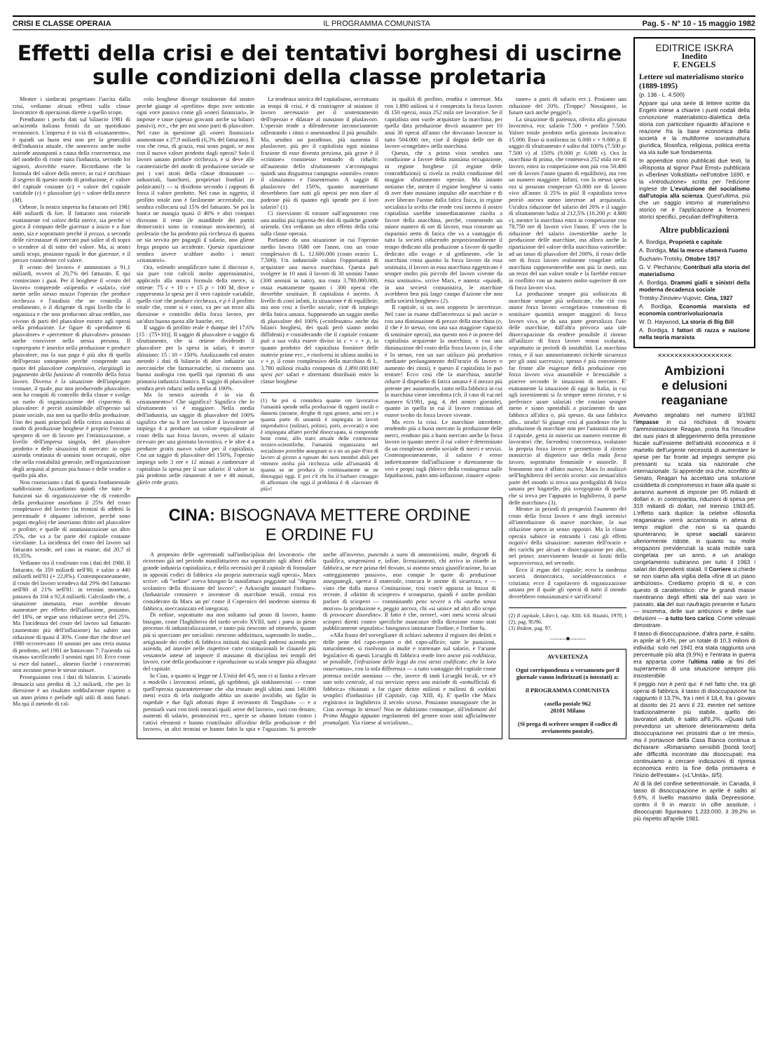CRISI E CLASSE OPERAIA IL PROGRAMMA COMUNISTA Pag. 5 - N° 10 - 15 maggio 1982
Effetti della crisi e dei tentativi borghesi di uscirne
sulle condizioni della classe proletaria
Mentre i sindacati progettano l'uscita dalla crisi, vediamo alcuni effetti sulla classe lavoratrice di operazioni dirette a quello scopo.
Prendiamo i pochi dati sul bilancio 1981 di un'azienda italiana forniti da un quotidiano economico. L'impresa è in via di «risanamento», è quindi un buon test non per la generalità dell'industria attuale, che annovera anche molte aziende annaspanti a causa della concorrenza, ma del modello di come tutta l'industria, secondo lor signori, dovrebbe essere. Ricordiamo che la formula del valore della merce, in cui è racchiuso il segreto di questo modo di produzione, è: valore del capitale costante (c) + valore del capitale variabile (v) + plusvalore (p) = valore della merce (M).
Orbene, la nostra impresa ha fatturato nel 1981 440 miliardi di lire. Il fatturato non coincide esattamente col valore della merce, sia perché vi gioca il computo delle giacenze a inizio e a fine anno, sia e soprattutto perché il prezzo, a seconda delle circostanze di mercato può salire al di sopra o scendere al di sotto del valore. Ma, ai nostri umili scopi, poniamo eguali le due giacenze, e il prezzo coincidente col valore.
Il «costo del lavoro» è ammontato a 91,1 miliardi, ovvero al 20,7% del fatturato. E qui cominciano i guai. Per il borghese il «costo del lavoro» comprende «stipendi» e «salari», cioè mette nello stesso mazzo l'operaio che produce ricchezza e l'analista che ne controlla il rendimento, o il dirigente di ogni livello che lo organizza e che non producono alcun reddito, ma vivono di parti del plusvalore estorto agli operai nella produzione. Le figure di «produttore di plusvalore» e «percettore di plusvalore» possono anche convivere nella stessa persona. Il caporeparto è inserito nella produzione e produce plusvalore, ma la sua paga è più alta di quella dell'operaio sottoposto perché comprende una quota del plusvalore complessivo, elargitagli in pagamento della funzione di controllo della forza lavoro. Diversa è la situazione dell'impiegato comune, il quale, pur non producendo plusvalore, non ha compiti di controllo della classe e svolge un ruolo di organizzazione del risparmio di plusvalore: è perciò assimilabile all'operaio sul piano sociale, ma non su quello della produzione. Uno dei punti principali della critica marxista al modo di produzione borghese è proprio l'enorme sperpero di ore di lavoro per l'ottimizzazione, a livello dell'impresa singola, del plusvalore prodotto e delle situazioni di mercato: in ogni azienda centinaia di uomini sono occupati, oltre che nella contabilità generale, nell'organizzazione degli acquisti al prezzo più basso e delle vendite a quello più alto.
Non conosciamo i dati di questa fondamentale suddivisione. Azzardiamo quindi che tutte le funzioni sia di organizzazione che di controllo della produzione assorbano il 25% del costo complessivo del lavoro (in termini di addetti la percentuale è alquanto inferiore, perché sono pagati meglio) che inseriamo dritto nel plusvalore o profitto; e quelle di amministrazione un altro 25%, che va a far parte del capitale costante circolante. La incidenza del costo del lavoro sul fatturato scende, nel caso in esame, dal 20,7 al 10,35%.
Vediamo ora il confronto con i dati del 1980. Il fatturato, da 359 miliardi nell'80, è salito a 440 miliardi nell'81 (+ 22,8%). Contemporaneamente, il costo del lavoro scendeva dal 29% del fatturato nell'80 al 21% nell'81: in termini monetari, passava da 104 a 92,4 miliardi. Calcolando che, a situazione immutata, esso avrebbe dovuto aumentare per effetto dell'inflazione, poniamo, del 18%, ne segue una riduzione secca del 25%. Ma l'incidenza del costo del lavoro sul fatturato (aumentato più dell'inflazione) ha subito una riduzione di quasi il 30%. Come dire che dove nel 1980 occorrevano 10 uomini per una certa massa di prodotto, nel 1981 ne bastavano 7: l'azienda «si risana» sacrificando 3 uomini ogni 10. Ecco come si esce dal tunnel... almeno finché i concorrenti non avranno preso le stesse misure.
Proseguiamo con i dati di bilancio. L'azienda denuncia una perdita di 3,2 miliardi, che per la direzione è un risultato soddisfacente rispetto a un anno prima e prelude agli utili di anni futuri. Ma qui il metodo di cal-
colo borghese diverge totalmente dal nostro perché giunge al «profitto» dopo aver sottratto ogni voce passiva come gli «oneri finanziari», le imposte e tasse (spesso gravanti anche su bilanci passivi), ecc., che per noi sono parti di plusvalore. Nel caso in questione gli «oneri finanziari» ammontano a 27,9 miliardi (6,3% del fatturato). E con che cosa, di grazia, essi sono pagati, se non con il nuovo valore prodotto dagli operai? Solo il lavoro umano produce ricchezza, e si deve alle caratteristiche del modo di produzione sociale se poi i vari strati della classe dominante — industriali, banchieri, proprietari fondiari (e politicanti!) — si dividono secondo i rapporti di forza il valore prodotto. Nel caso in oggetto, il profitto totale non è facilmente accertabile, ma sembra collocarsi sul 15% del fatturato. Se poi la banca ne mangia quasi il 40% e altri compari divorano il resto (le mandibole dei partiti democratici sono in continuo movimento), al proletario che ha prodotto più ricchezza di quanta ne sia servita per pagargli il salario, non gliene frega proprio un accidente. Questa ripartizione sembra invece scaldare molto i nostri «risanatori».
Ora, volendo semplificare tutto il discorso e, sia pure con calcoli molto approssimativi, applicarlo alla nostra formula della merce, si ottiene: 75 c + 10 v + 15 p = 100 M, dove v rappresenta la spesa per il vero capitale variabile, quello cioè che produce ricchezza, e p è il profitto totale che, come si è visto, va per un terzo alla direzione e controllo della forza lavoro, per un'altra buona quota alle banche, ecc.
Il saggio di profitto reale è dunque del 17,6% [15 : (75+10)]. Il saggio di plusvalore o saggio di sfruttamento, che si ottiene dividendo il plusvalore per la spesa in salari, è invece altissimo: 15 : 10 = 150%. Analizzando col nostro metodo i dati di bilancio di altre industrie sia meccaniche che farmaceutiche, si riscontra una buona analogia con quelli qui riportati di una primaria industria chimica. Il saggio di plusvalore sembra però ridursi nella media al 100%.
Ma la nostra azienda è in via di «risanamento»! Che significa? Significa che lo sfruttamento vi è maggiore. Nella media dell'industria, un saggio di plusvalore del 100% significa che su 8 ore lavorative il lavoratore ne impiega 4 a produrre un valore equivalente al costo della sua forza lavoro, ovvero al salario ricevuto per una giornata lavorativa, e le altre 4 a produrre gratis nuovo valore per il capitalista. Con un saggio di plusvalore del 150%, l'operaio impiega solo 3 ore e 12 minuti a rimborsare al capitalista la spesa per il suo salario: il valore in più prodotto nelle rimanenti 4 ore e 48 minuti, glielo cede gratis.
La tendenza storica del capitalismo, accentuata in tempi di crisi, è di costringere al minimo il lavoro necessario per il sostentamento dell'operaio e dilatare al massimo il pluslavoro. L'operaio tende a difendersene inconsciamente rallentando i ritmi o assentandosi il più possibile. Ma, sembra un paradosso, più aumenta il pluslavoro, più per il capitalista ogni minima frazione di esso diventa preziosa, più grave è il «crimine» commesso tentando di ridurlo: all'aumento dello sfruttamento s'accompagna quindi una disgustosa campagna «morale» contro il «lassismo» e l'assenteismo. A saggio di pluslavoro del 150%, quanto assenteismo dovrebbero fare tutti gli operai per non dare al padrone più di quanto egli spende per il loro salario? (1)
Ci riserviamo di tornare sull'argomento con una analisi più rigorosa dei dati di qualche grande azienda. Ora vediamo un altro effetto della crisi sulla classe operaia.
Partiamo da una situazione in cui l'operaio medio lavora 1680 ore l'anno, con un costo complessivo di L. 12.600.000 (costo orario: L. 7.500). Un industriale valuta l'opportunità di acquistare una nuova macchina. Questa può svolgere in 10 anni il lavoro di 30 uomini l'anno (300 uomini in tutto), ma costa 3.780.000.000, ossia esattamente quanto i 300 operai che dovrebbe sostituire. Il capitalista è incerto. A livello di costi infatti, la situazione è di equilibrio; ma non così a livello sociale, cioè di impiego della fatica umana. Supponendo un saggio medio di plusvalore del 100% («confessato» anche dai bilanci borghesi, dei quali però siamo molto diffidenti) e considerando che il capitale costante può a sua volta essere diviso in c + v + p, in quanto prodotto del capitalista fornitore delle materie prime ecc., e risolversi in ultima analisi in v + p, il costo complessivo della macchina di L. 3.780 milioni risulta composto di 1.890.000.000 spesi per salari e altrettanti distribuiti entro la classe borghese
(1) Se poi si considera quante ore lavorative l'umanità spende nella produzione di oggetti inutili o dannosi (monete, droghe di ogni genere, armi ecc.) e quanta parte di umanità è impiegata in lavori improduttivi (militari, politici, preti, avvocati) o non è impiegata affatto perché disoccupata, si comprende bene come, allo stato attuale delle conoscenze tecnico-scientifiche, l'umanità organizzata nel socialismo potrebbe assegnare si e no un paio d'ore di lavoro al giorno a ognuno dei suoi membri abili per ottenere molta più ricchezza utile all'umanità di quanta se ne produca (e continuamente se ne distrugga) oggi. E poi c'è chi ha il barbaro coraggio di affermare che oggi il problema è di «lavorare di più»!
in qualità di profitto, rendita e interesse. Ma con 1.890 milioni si è comperata la forza lavoro di 150 operai, ossia 252 mila ore lavorative. Se il capitalista non vuole acquistare la macchina, per quella data produzione dovrà assumere per 10 anni 30 operai all'anno che dovranno lavorare in tutto 504.000 ore, cioè il doppio delle ore di lavoro «congelate» nella macchina.
Questa, che a prima vista sembra una condizione a favore della massima occupazione, in regime borghese (il regime delle contraddizioni) si rivela in realtà condizione del maggior sfruttamento operaio. Ma intanto notiamo che, mentre il regime borghese si vanta di aver dato massimo impulso alle macchine e di aver liberato l'uomo dalla fatica fisica, in regime socialista la scelta che rende così incerto il nostro capitalista sarebbe immediatamente risolta a favore della macchina, perché, contenendo un minor numero di ore di lavoro, essa consente un risparmio netto di fatica che va a vantaggio di tutta la società riducendo proporzionalmente il tempo dedicato alla produzione a favore di quello dedicato allo svago e al godimento. «Se la macchina costa quanto la forza lavoro da essa sostituita, il lavoro in essa macchina oggettivato è sempre molto più piccolo del lavoro vivente da essa sostituito», scrive Marx, e annota: «quindi, in una società comunistica, le macchine avrebbero ben più largo campo d'azione che non nella società borghese» (2).
Il capitale, si sa, non sopporta le incertezze. Nel caso in esame dall'incertezza si può uscire o con una diminuzione di prezzo della macchina (o, il che è lo stesso, con una sua maggiore capacità di sostituire operai), ma questo non è in potere del capitalista acquirente la macchina; o con una diminuzione del costo della forza lavoro (o, il che è lo stesso, con un suo utilizzo più produttivo mediante prolungamento dell'orario di lavoro o aumento dei ritmi), e questo il capitalista lo può tentare! Ecco così che la macchina, anziché ridurre il dispendio di fatica umana è il mezzo più potente per aumentarlo, tanto nella fabbrica in cui la macchina viene introdotta (cfr. il caso di cui nel numero 6/1981, pag. 4, del nostro giornale), quanto in quella in cui il lavoro continua ad essere svolto da forza lavoro vivente.
Ma ecco la crisi. Le macchine introdotte, rendendo più a buon mercato la produzione delle merci, rendono più a buon mercato anche la forza lavoro in quanto merce il cui valore è determinato da un complesso medio sociale di merci e servizi. Contemporaneamente, il salario è eroso indirettamente dall'inflazione e direttamente da veri e propri tagli (blocco della contingenza sulle liquidazioni, patto anti-inflazione, rinunce «spon-
tanee» a parti di salario ecc.). Poniamo una riduzione del 20%. (Troppo? Nossignori, in futuro sarà anche peggio!).
La situazione di partenza, riferita alla giornata lavorativa, era: salario 7.500 + profitto 7.500. Valore totale prodotto nella giornata lavorativa: 15.000. Esso si trasforma in: 6.000 v + 9.000 p. Il saggio di sfruttamento è salito dal 100% (7.500 p: 7.500 v) al 150% (9.000 p: 6.000 v). Ora la macchina di prima, che conteneva 252 mila ore di lavoro, entra in competizione non più con 50.400 ore di lavoro l'anno (punto di equilibrio), ma con un numero maggiore. Infatti, con la stessa spesa ora si possono comperare 63.000 ore di lavoro vivo all'anno: il 25% in più! Il capitalista trova perciò ancora meno interesse ad acquistarla. Un'altra riduzione del salario del 20% e il saggio di sfruttamento balza al 212,5% (10.200 p: 4.800 v), mentre la macchina entra in competizione con 78.750 ore di lavoro vivo l'anno. E' vero che la riduzione del salario investirebbe anche la produzione delle macchine, ma allora anche la ripartizione del valore della macchina varierebbe: ad un tasso di plusvalore del 200%, il costo delle ore di forza lavoro realmente congelate nella macchina rappresenterebbe non più la metà, ma un terzo del suo valore totale e la farebbe entrare in conflitto con un numero molto superiore di ore di forza lavoro viva.
La produzione sempre più sofisticata di macchine sempre più sofisticate, che ciò con minor forza lavoro «congelata» consentono di sostituire quantità sempre maggiori di forza lavoro viva, se da una parte generalizza l'uso delle macchine, dall'altra provoca una tale disoccupazione da rendere possibile il ritorno all'utilizzo di forza lavoro ormai svalutata, soprattutto in periodi di instabilità. La macchina costa, e il suo ammortamento richiede sicurezza per gli anni successivi; spesso è più conveniente far fronte alle esigenze della produzione con forza lavoro viva assumibile e licenziabile a piacere secondo le situazioni di mercato. E' esattamente la situazione di oggi in Italia, in cui agli investimenti si fa sempre meno ricorso, e si preferisce usare salariati che costino sempre meno e siano spostabili a piacimento da una fabbrica all'altra o, più spesso, da una fabbrica alla... strada! Si giunge così al paradosso che la produzione di macchine non per l'umanità ma per il capitale, getta in miseria un numero enorme di lavoratori che, facendosi concorrenza, svalutano la propria forza lavoro e permettono il ritorno massiccio al dispotico uso della nuda forza lavoro, soprattutto femminile e minorile. Il fenomeno non è affatto nuovo; Marx lo analizzò nell'Inghilterra del secolo scorso: «in nessun'altra parte del mondo si trova una prodigalità di forza umana per bagatelle, più svergognata di quella che si trova per l'appunto in Inghilterra, il paese delle macchine» (3).
Mentre in periodi di prosperità l'aumento del costo della forza lavoro è uno degli incentivi all'introduzione di nuove macchine, la sua riduzione opera in senso opposto. Ma la classe operaia subisce in entrambi i casi gli effetti negativi della situazione: aumento dell'orario e dei carichi per alcuni e disoccupazione per altri, nel primo; asservimento brutale ai limiti della sopravvivenza, nel secondo.
Ecco il regno del capitale; ecco la moderna società democratica, socialdemocratica e cristiana; ecco il capolavoro di organizzazione umana per il quale gli operai di tutto il mondo dovrebbero entusiasmarsi e sacrificarsi!
(2) Il capitale, Libro I, cap. XIII. Ed. Riuniti, 1970, I (2), pag. 95/96.
(3) Ibidem, pag. 97.
——— ■ ———
AVVERTENZA
Ogni corrispondenza o versamento per il giornale vanno indirizzati (o intestati) a:
il PROGRAMMA COMUNISTA
casella postale 962
20101 Milano
(Si prega di scrivere sempre il codice di avviamento postale).
CINA: BISOGNAVA METTERE ORDINE
E ORDINE FU
A proposito delle «geremiadi sull'indisciplina dei lavoratori» che ricorrono già nel periodo manifatturiero ma soprattutto agli albori della grande industria capitalistica, e della necessità per il capitale di formulare in appositi codici di fabbrica «la propria autocrazia sugli operai», Marx scrive: «di "ordine" aveva bisogno la manifattura poggiante sul "dogma scolastico della divisione del lavoro"; e Arkwright instaurò l'ordine». (Industriale cotoniero e inventore di macchine tessili, costui era considerato da Marx un po' come il Copernico del moderno sistema di fabbrica, meccanizzata ed integrata).
Di ordine, soprattutto ma non soltanto sul posto di lavoro, hanno bisogno, come l'Inghilterra del tardo secolo XVIII, tutti i paesi in pieno processo di industrializzazione, e tanto più riescono ad ottenerlo, quanto più si spacciano per socialisti: riescono addirittura, superando lo stadio... artigianale dei codici di fabbrica istituiti dai singoli padroni azienda per azienda, ad inserire nelle rispettive carte costituzionali le clausole più vessatorie intese ad imporre il massimo di disciplina nei templi del lavoro, cioè della produzione e riproduzione su scala sempre più allargata del capitale.
In Cina, a quanto si legge ne L'Unità del 4/5, non ci si limita a elevare a modello i lavoratori zelanti, gli sgobboni, gli stakhanovisti — come quell'operaia quarantetreenne che «ha tessuto negli ultimi anni 140.000 metri extra di tela malgrado abbia un marito invalido, un figlio in ospedale e due figli adottati dopo il terremoto di Tangshan» — e a premiarli vuoi con titoli onorari quali «eroe del lavoro», vuoi con denaro, aumenti di salario, promozioni ecc., specie se «hanno lottato contro i cattivi elementi e hanno contribuito all'ordine della produzione e del lavoro», in altri termini se hanno fatto la spia e l'aguzzino. Si procede anche all'inverso, punendo a suon di ammonizioni, multe, degradi di qualifica, sospensioni e, infine, licenziamenti, chi arriva in ritardo in fabbrica, ne esce prima del dovuto, si assenta senza giustificazione, ha un «atteggiamento passivo», non compie le quote di produzione assegnategli, spreca il materiale, trascura le norme di sicurezza, e — visto che dalla nuova Costituzione, così com'è apparsa in bozza di recente, il «diritto di sciopero» è scomparso, quindi è anche proibito parlare di sciopero — comminando pene severe a chi «turba senza motivo» la produzione e, peggio ancora, chi «si unisce ad altri allo scopo di provocare disordine». Il fatto è che, orrore!, «nei mesi scorsi alcuni scioperi diretti contro specifiche mancanze della direzione erano stati pubblicamente segnalati»: bisognava instaurare l'ordine, e l'ordine fu.
«Alla frusta del sorvegliante di schiavi subentra il registro dei delitti e delle pene del capo-reparto o del capo-ufficio; tutte le punizioni, naturalmente, si risolvono in multe e trattenute sul salario, e l'acume legislativo di questi Licurghi di fabbrica rende loro ancor più redditizia, se possibile, l'infrazione delle leggi da essi stessi codificate, che la loro osservanza», con la sola differenza — a tutto vantaggio del capitale come potenza sociale anonima — che, invece di tanti Licurghi locali, ve n'è uno solo centrale, al cui servizio opera una miriade di «sottufficiali di fabbrica» chiamati a far rigare diritto milioni e milioni di «soldati semplici d'industria» (Il Capitale, cap. XIII, 4). E' quello che Marx registrava in Inghilterra il secolo scorso. Possiamo immaginare che in Cina avvenga lo stesso? Non ne dubitiamo comunque, all'indomani del Primo Maggio appunto regolamenti del genere sono stati ufficialmente promulgati. Via cinese al socialismo...
EDITRICE ISKRA
Inedito
F. ENGELS
Lettere sul materialismo storico (1889-1895)
(p. 136 - L. 4.500)
Appare qui una serie di lettere scritte da Engels intese a chiarire i punti nodali della concezione materialistico-dialettica della storia con particolare riguardo all'azione e reazione fra la base economica della società e la multiforme sovrastruttura giuridica, filosofica, religiosa, politica eretta via via sulle sue fondamenta.
In appendice sono pubblicati due testi, la «Risposta al signor Paul Ernst» pubblicata in «Berliner Volksblatt» nell'ottobre 1890, e la «Introduzione» scritta per l'edizione inglese de L'evoluzione del socialismo dall'utopia alla scienza. Quest'ultima, più che un saggio intorno al materialismo storico ne è l'applicazione a fenomeni storici specifici, peculiari dell'Inghilterra.
Altre pubblicazioni
A. Bordiga, Proprietà e capitale
A. Bordiga, Mai la merce sfamerà l'uomo
Bucharin-Trotsky, Ottobre 1917
G. V. Plechanov, Contributi alla storia del materialismo
A. Bordiga, Drammi gialli e sinistri della moderna decadenza sociale
Trotsky-Zinoviev-Vujovic, Cina, 1927
A. Bordiga, Economia marxista ed economia controrivoluzionaria
W. D. Haywood, La storia di Big Bill
A. Bordiga, I fattori di razza e nazione nella teoria marxista
✕✕✕✕✕✕✕✕✕✕✕✕✕✕✕✕✕✕
Ambizioni
e delusioni
reaganiane
Avevamo segnalato nel numero 8/1982 l'impasse in cui rischiava di trovarsi l'amministrazione Reagan, posta fra l'incudine dei suoi piani di alleggerimento della pressione fiscale sull'insieme dell'attività economica e il martello dell'urgente necessità di aumentare le spese per far fronte ad impegni sempre più pressanti su scala sia nazionale che internazionale. Si apprende ora che, sconfitto al Senato, Reagan ha accettato una soluzione cosiddetta di compromesso in base alla quale si avranno aumenti di imposte per 95 miliardi di dollari e, in contropartita, riduzioni di spesa per 319 miliardi di dollari, nel triennio 1983-85. L'effetto sarà duplice: la celebre «filosofia reaganiana» verrà accantonata in attesa di tempi migliori che non si sa quando spunteranno; le spese sociali saranno ulteriormente ridotte, in quanto su molte erogazioni previdenziali la scala mobile sarà congelata per un anno, e un analogo congelamento subiranno per tutto il 1983 i salari dei dipendenti statali. Il Corriere si chiede se non siamo alla vigilia della «fine di un piano ambizioso». Crediamo proprio di sì, e con questo di caratteristico: che le grandi masse risentiranno degli effetti sia del suo varo in passato, sia del suo naufragio presente e futuro — insomma, delle sue ambizioni e delle sue delusioni — a tutto loro carico. Come volevasi dimostrare.
Il tasso di disoccupazione, d'altra parte, è salito, in aprile al 9,4%, per un totale di 10,3 milioni di individui: solo nel 1941 era stata raggiunta una percentuale più alta (9,9%) e l'entrata in guerra era apparsa come l'ultima ratio ai fini del superamento di una situazione sempre più insostenibile.
Il peggio non è però qui: è nel fatto che, tra gli operai di fabbrica, il tasso di disoccupazione ha raggiunto il 13,7%, fra i neri il 18,4, fra i giovani al disotto dei 21 anni il 23, mentre nel settore tradizionalmente più stabile, quello dei lavoratori adulti, è salito all'8,2%. «Quasi tutti prevedono un ulteriore deterioramento della disoccupazione nei prossimi due o tre mesi», ma il portavoce della Casa Bianca continua a dichiarare: «Rimaniamo sensibili [bontà loro!] alle difficoltà incontrate dai disoccupati; ma continuiamo a cercare indicazioni di ripresa economica entro la fine della primavera e l'inizio dell'estate». («L'Unità», 8/5).
Al di là del confine settentrionale, in Canada, il tasso di disoccupazione in aprile è salito al 9,6%, il livello massimo dalla Depressione, contro il 9 in marzo: in cifre assolute, i disoccupati figuravano 1.233.000, il 39,2% in più rispetto all'aprile 1981.